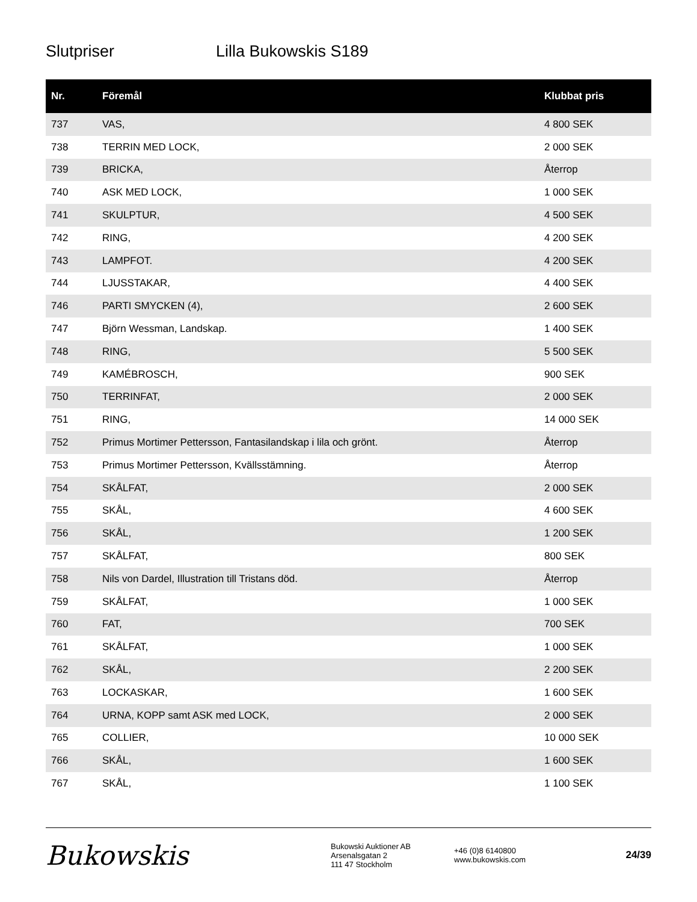Slutpriser Lilla Bukowskis S189
| Nr. | Föremål | Klubbat pris |
| --- | --- | --- |
| 737 | VAS, | 4 800 SEK |
| 738 | TERRIN MED LOCK, | 2 000 SEK |
| 739 | BRICKA, | Återrop |
| 740 | ASK MED LOCK, | 1 000 SEK |
| 741 | SKULPTUR, | 4 500 SEK |
| 742 | RING, | 4 200 SEK |
| 743 | LAMPFOT. | 4 200 SEK |
| 744 | LJUSSTAKAR, | 4 400 SEK |
| 746 | PARTI SMYCKEN (4), | 2 600 SEK |
| 747 | Björn Wessman, Landskap. | 1 400 SEK |
| 748 | RING, | 5 500 SEK |
| 749 | KAMÉBROSCH, | 900 SEK |
| 750 | TERRINFAT, | 2 000 SEK |
| 751 | RING, | 14 000 SEK |
| 752 | Primus Mortimer Pettersson, Fantasilandskap i lila och grönt. | Återrop |
| 753 | Primus Mortimer Pettersson, Kvällsstämning. | Återrop |
| 754 | SKÅLFAT, | 2 000 SEK |
| 755 | SKÅL, | 4 600 SEK |
| 756 | SKÅL, | 1 200 SEK |
| 757 | SKÅLFAT, | 800 SEK |
| 758 | Nils von Dardel, Illustration till Tristans död. | Återrop |
| 759 | SKÅLFAT, | 1 000 SEK |
| 760 | FAT, | 700 SEK |
| 761 | SKÅLFAT, | 1 000 SEK |
| 762 | SKÅL, | 2 200 SEK |
| 763 | LOCKASKAR, | 1 600 SEK |
| 764 | URNA, KOPP samt ASK med LOCK, | 2 000 SEK |
| 765 | COLLIER, | 10 000 SEK |
| 766 | SKÅL, | 1 600 SEK |
| 767 | SKÅL, | 1 100 SEK |
Bukowskis
Bukowski Auktioner AB
Arsenalsgatan 2
111 47 Stockholm
+46 (0)8 6140800
www.bukowskis.com
24/39